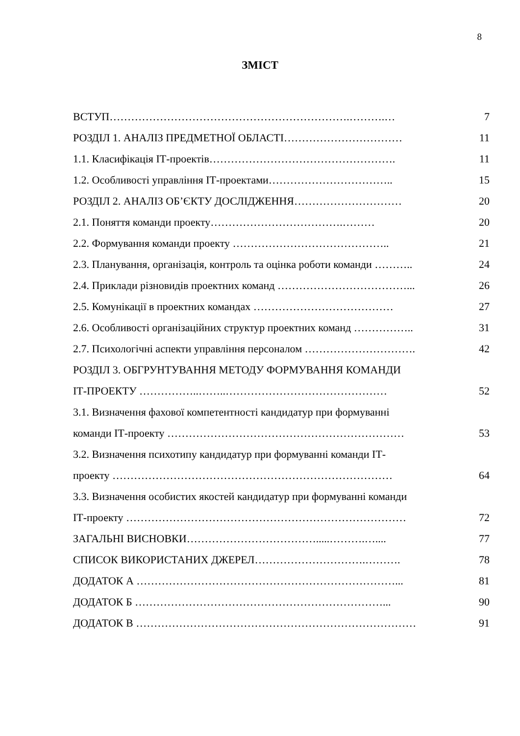8
ЗМІСТ
ВСТУП………………………………………………………….……….… 7
РОЗДІЛ 1. АНАЛІЗ ПРЕДМЕТНОЇ ОБЛАСТІ…………………………… 11
1.1. Класифікація ІТ-проектів……………………………………………. 11
1.2. Особливості управління ІТ-проектами…………………………….. 15
РОЗДІЛ 2. АНАЛІЗ ОБ’ЄКТУ ДОСЛІДЖЕННЯ………………………… 20
2.1. Поняття команди проекту……………………………….……… 20
2.2. Формування команди проекту …………………………………….. 21
2.3. Планування, організація, контроль та оцінка роботи команди ……….. 24
2.4. Приклади різновидів проектних команд ………………………………... 26
2.5. Комунікації в проектних командах ………………………………… 27
2.6. Особливості організаційних структур проектних команд …………….. 31
2.7. Психологічні аспекти управління персоналом …………………………. 42
РОЗДІЛ 3. ОБГРУНТУВАННЯ МЕТОДУ ФОРМУВАННЯ КОМАНДИ
ІТ-ПРОЕКТУ ……………..……..……………………………………… 52
3.1. Визначення фахової компетентності кандидатур при формуванні
команди ІТ-проекту ………………………………………………………… 53
3.2. Визначення психотипу кандидатур при формуванні команди ІТ-
проекту …………………………………………………………………… 64
3.3. Визначення особистих якостей кандидатур при формуванні команди
ІТ-проекту …………………………………………………………………… 72
ЗАГАЛЬНІ ВИСНОВКИ……………………………….....……….….... 77
СПИСОК ВИКОРИСТАНИХ ДЖЕРЕЛ………………………….………. 78
ДОДАТОК А ………………………………………………………………... 81
ДОДАТОК Б ……………………………………………………………... 90
ДОДАТОК В …………………………………………………………………… 91